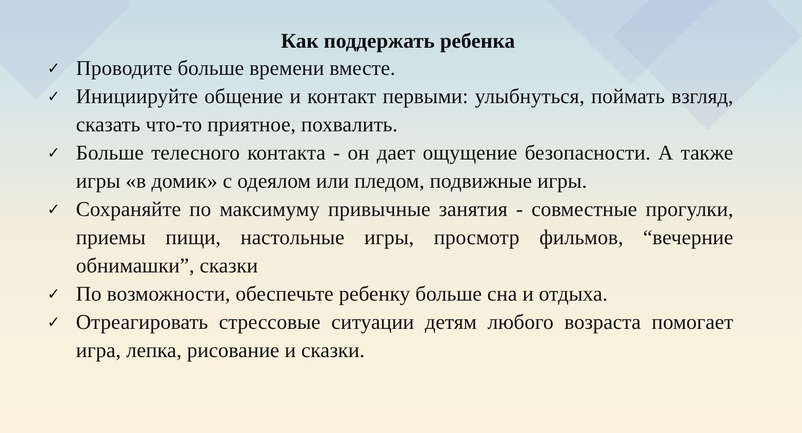Как поддержать ребенка
✓ Проводите больше времени вместе.
✓ Инициируйте общение и контакт первыми: улыбнуться, поймать взгляд, сказать что-то приятное, похвалить.
✓ Больше телесного контакта - он дает ощущение безопасности. А также игры «в домик» с одеялом или пледом, подвижные игры.
✓ Сохраняйте по максимуму привычные занятия - совместные прогулки, приемы пищи, настольные игры, просмотр фильмов, “вечерние обнимашки”, сказки
✓ По возможности, обеспечьте ребенку больше сна и отдыха.
✓ Отреагировать стрессовые ситуации детям любого возраста помогает игра, лепка, рисование и сказки.